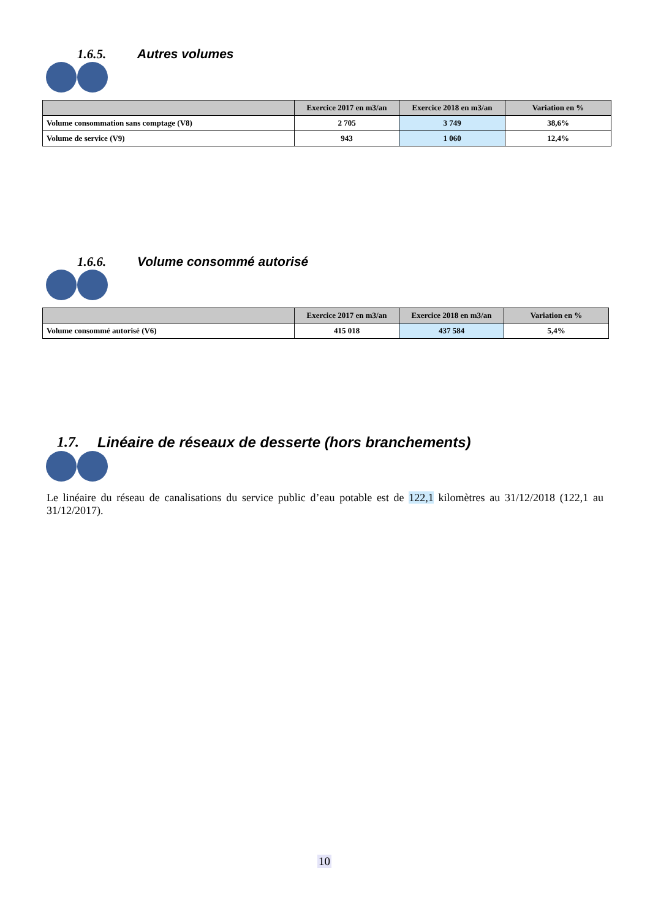1.6.5. Autres volumes
| | Exercice 2017 en m3/an | Exercice 2018 en m3/an | Variation en % |
| --- | --- | --- | --- |
| Volume consommation sans comptage (V8) | 2 705 | 3 749 | 38,6% |
| Volume de service (V9) | 943 | 1 060 | 12,4% |
1.6.6. Volume consommé autorisé
| | Exercice 2017 en m3/an | Exercice 2018 en m3/an | Variation en % |
| --- | --- | --- | --- |
| Volume consommé autorisé (V6) | 415 018 | 437 584 | 5,4% |
1.7. Linéaire de réseaux de desserte (hors branchements)
Le linéaire du réseau de canalisations du service public d’eau potable est de 122,1 kilomètres au 31/12/2018 (122,1 au 31/12/2017).
10